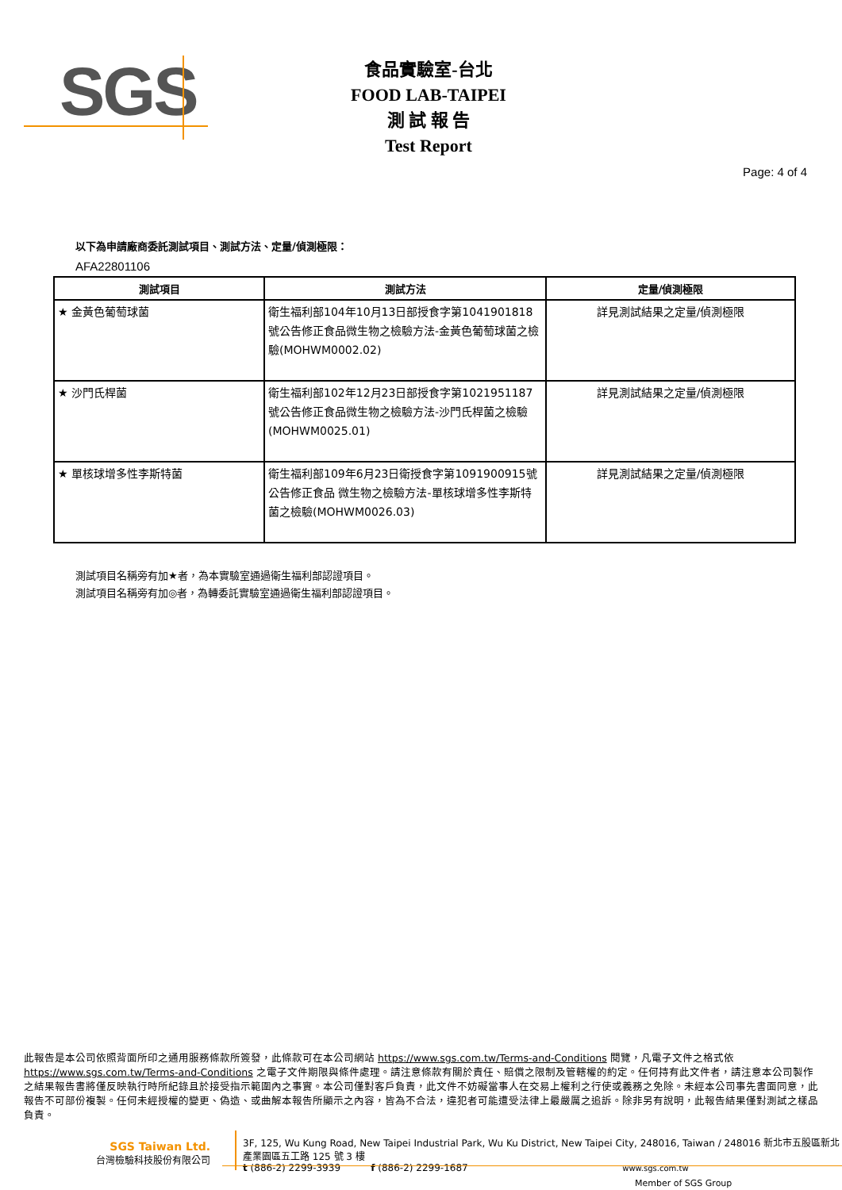SGS
食品實驗室-台北
FOOD LAB-TAIPEI
測 試 報 告
Test Report
Page: 4 of 4
以下為申請廠商委託測試項目、測試方法、定量/偵測極限：
AFA22801106
| 測試項目 | 測試方法 | 定量/偵測極限 |
| --- | --- | --- |
| ★ 金黃色葡萄球菌 | 衛生福利部104年10月13日部授食字第1041901818號公告修正食品微生物之檢驗方法-金黃色葡萄球菌之檢驗(MOHWM0002.02) | 詳見測試結果之定量/偵測極限 |
| ★ 沙門氏桿菌 | 衛生福利部102年12月23日部授食字第1021951187號公告修正食品微生物之檢驗方法-沙門氏桿菌之檢驗(MOHWM0025.01) | 詳見測試結果之定量/偵測極限 |
| ★ 單核球增多性李斯特菌 | 衛生福利部109年6月23日衛授食字第1091900915號公告修正食品 微生物之檢驗方法-單核球增多性李斯特菌之檢驗(MOHWM0026.03) | 詳見測試結果之定量/偵測極限 |
測試項目名稱旁有加★者，為本實驗室通過衛生福利部認證項目。
測試項目名稱旁有加◎者，為轉委託實驗室通過衛生福利部認證項目。
此報告是本公司依照背面所印之通用服務條款所簽發，此條款可在本公司網站 https://www.sgs.com.tw/Terms-and-Conditions 閱覽，凡電子文件之格式依 https://www.sgs.com.tw/Terms-and-Conditions 之電子文件期限與條件處理。請注意條款有關於責任、賠償之限制及管轄權的約定。任何持有此文件者，請注意本公司製作之結果報告書將僅反映執行時所紀錄且於接受指示範圍內之事實。本公司僅對客戶負責，此文件不妨礙當事人在交易上權利之行使或義務之免除。未經本公司事先書面同意，此報告不可部份複製。任何未經授權的變更、偽造、或曲解本報告所顯示之內容，皆為不合法，違犯者可能遭受法律上最嚴厲之追訴。除非另有說明，此報告結果僅對測試之樣品負責。
SGS Taiwan Ltd.
台灣檢驗科技股份有限公司
3F, 125, Wu Kung Road, New Taipei Industrial Park, Wu Ku District, New Taipei City, 248016, Taiwan / 248016 新北市五股區新北產業園區五工路 125 號 3 樓
t (886-2) 2299-3939 f (886-2) 2299-1687 www.sgs.com.tw
Member of SGS Group